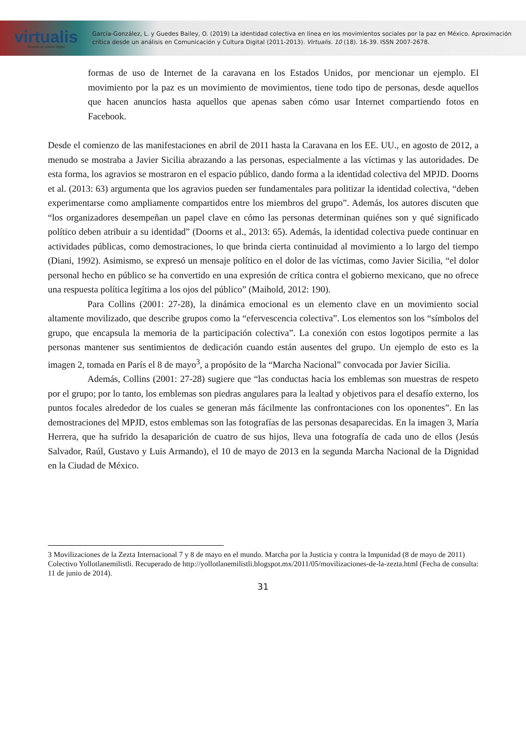virtualis
Revista de cultura digital
García-González, L. y Guedes Bailey, O. (2019) La identidad colectiva en línea en los movimientos sociales por la paz en México. Aproximación crítica desde un análisis en Comunicación y Cultura Digital (2011-2013). Virtualis. 10 (18). 16-39. ISSN 2007-2678.
formas de uso de Internet de la caravana en los Estados Unidos, por mencionar un ejemplo. El movimiento por la paz es un movimiento de movimientos, tiene todo tipo de personas, desde aquellos que hacen anuncios hasta aquellos que apenas saben cómo usar Internet compartiendo fotos en Facebook.
Desde el comienzo de las manifestaciones en abril de 2011 hasta la Caravana en los EE. UU., en agosto de 2012, a menudo se mostraba a Javier Sicilia abrazando a las personas, especialmente a las víctimas y las autoridades. De esta forma, los agravios se mostraron en el espacio público, dando forma a la identidad colectiva del MPJD. Doorns et al. (2013: 63) argumenta que los agravios pueden ser fundamentales para politizar la identidad colectiva, “deben experimentarse como ampliamente compartidos entre los miembros del grupo”. Además, los autores discuten que “los organizadores desempeñan un papel clave en cómo las personas determinan quiénes son y qué significado político deben atribuir a su identidad” (Doorns et al., 2013: 65). Además, la identidad colectiva puede continuar en actividades públicas, como demostraciones, lo que brinda cierta continuidad al movimiento a lo largo del tiempo (Diani, 1992). Asimismo, se expresó un mensaje político en el dolor de las víctimas, como Javier Sicilia, “el dolor personal hecho en público se ha convertido en una expresión de crítica contra el gobierno mexicano, que no ofrece una respuesta política legítima a los ojos del público” (Maihold, 2012: 190).
Para Collins (2001: 27-28), la dinámica emocional es un elemento clave en un movimiento social altamente movilizado, que describe grupos como la “efervescencia colectiva”. Los elementos son los “símbolos del grupo, que encapsula la memoria de la participación colectiva”. La conexión con estos logotipos permite a las personas mantener sus sentimientos de dedicación cuando están ausentes del grupo. Un ejemplo de esto es la imagen 2, tomada en París el 8 de mayo<sup>3</sup>, a propósito de la “Marcha Nacional” convocada por Javier Sicilia.
Además, Collins (2001: 27-28) sugiere que “las conductas hacia los emblemas son muestras de respeto por el grupo; por lo tanto, los emblemas son piedras angulares para la lealtad y objetivos para el desafío externo, los puntos focales alrededor de los cuales se generan más fácilmente las confrontaciones con los oponentes”. En las demostraciones del MPJD, estos emblemas son las fotografías de las personas desaparecidas. En la imagen 3, María Herrera, que ha sufrido la desaparición de cuatro de sus hijos, lleva una fotografía de cada uno de ellos (Jesús Salvador, Raúl, Gustavo y Luis Armando), el 10 de mayo de 2013 en la segunda Marcha Nacional de la Dignidad en la Ciudad de México.
3 Movilizaciones de la Zezta Internacional 7 y 8 de mayo en el mundo. Marcha por la Justicia y contra la Impunidad (8 de mayo de 2011) Colectivo Yollotlanemilistli. Recuperado de http://yollotlanemilistli.blogspot.mx/2011/05/movilizaciones-de-la-zezta.html (Fecha de consulta: 11 de junio de 2014).
31